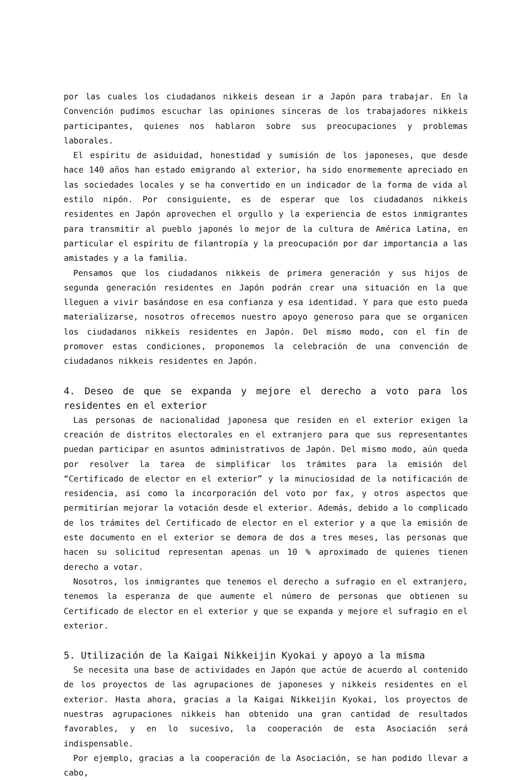por las cuales los ciudadanos nikkeis desean ir a Japón para trabajar. En la Convención pudimos escuchar las opiniones sinceras de los trabajadores nikkeis participantes, quienes nos hablaron sobre sus preocupaciones y problemas laborales.
El espíritu de asiduidad, honestidad y sumisión de los japoneses, que desde hace 140 años han estado emigrando al exterior, ha sido enormemente apreciado en las sociedades locales y se ha convertido en un indicador de la forma de vida al estilo nipón. Por consiguiente, es de esperar que los ciudadanos nikkeis residentes en Japón aprovechen el orgullo y la experiencia de estos inmigrantes para transmitir al pueblo japonés lo mejor de la cultura de América Latina, en particular el espíritu de filantropía y la preocupación por dar importancia a las amistades y a la familia.
Pensamos que los ciudadanos nikkeis de primera generación y sus hijos de segunda generación residentes en Japón podrán crear una situación en la que lleguen a vivir basándose en esa confianza y esa identidad. Y para que esto pueda materializarse, nosotros ofrecemos nuestro apoyo generoso para que se organicen los ciudadanos nikkeis residentes en Japón. Del mismo modo, con el fin de promover estas condiciones, proponemos la celebración de una convención de ciudadanos nikkeis residentes en Japón.
4. Deseo de que se expanda y mejore el derecho a voto para los residentes en el exterior
Las personas de nacionalidad japonesa que residen en el exterior exigen la creación de distritos electorales en el extranjero para que sus representantes puedan participar en asuntos administrativos de Japón. Del mismo modo, aún queda por resolver la tarea de simplificar los trámites para la emisión del “Certificado de elector en el exterior” y la minuciosidad de la notificación de residencia, así como la incorporación del voto por fax, y otros aspectos que permitirían mejorar la votación desde el exterior. Además, debido a lo complicado de los trámites del Certificado de elector en el exterior y a que la emisión de este documento en el exterior se demora de dos a tres meses, las personas que hacen su solicitud representan apenas un 10 % aproximado de quienes tienen derecho a votar.
Nosotros, los inmigrantes que tenemos el derecho a sufragio en el extranjero, tenemos la esperanza de que aumente el número de personas que obtienen su Certificado de elector en el exterior y que se expanda y mejore el sufragio en el exterior.
5. Utilización de la Kaigai Nikkeijin Kyokai y apoyo a la misma
Se necesita una base de actividades en Japón que actúe de acuerdo al contenido de los proyectos de las agrupaciones de japoneses y nikkeis residentes en el exterior. Hasta ahora, gracias a la Kaigai Nikkeijin Kyokai, los proyectos de nuestras agrupaciones nikkeis han obtenido una gran cantidad de resultados favorables, y en lo sucesivo, la cooperación de esta Asociación será indispensable.
Por ejemplo, gracias a la cooperación de la Asociación, se han podido llevar a cabo,